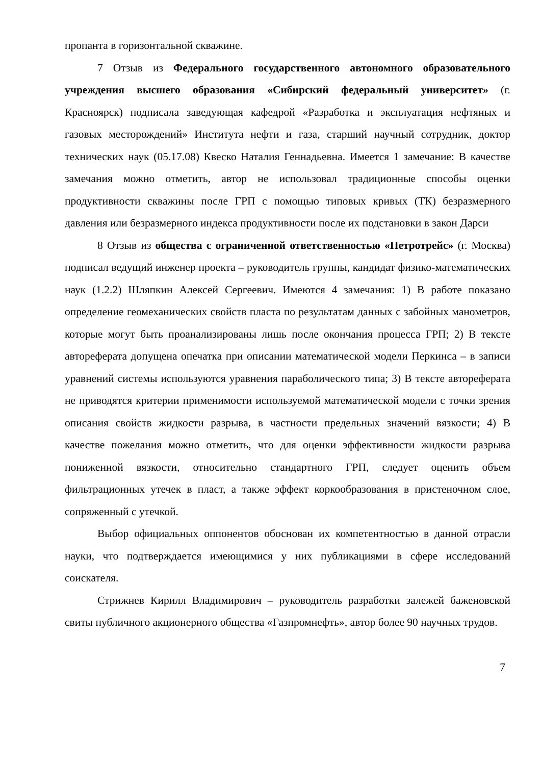пропанта в горизонтальной скважине.
7 Отзыв из Федерального государственного автономного образовательного учреждения высшего образования «Сибирский федеральный университет» (г. Красноярск) подписала заведующая кафедрой «Разработка и эксплуатация нефтяных и газовых месторождений» Института нефти и газа, старший научный сотрудник, доктор технических наук (05.17.08) Квеско Наталия Геннадьевна. Имеется 1 замечание: В качестве замечания можно отметить, автор не использовал традиционные способы оценки продуктивности скважины после ГРП с помощью типовых кривых (ТК) безразмерного давления или безразмерного индекса продуктивности после их подстановки в закон Дарси
8 Отзыв из общества с ограниченной ответственностью «Петротрейс» (г. Москва) подписал ведущий инженер проекта – руководитель группы, кандидат физико-математических наук (1.2.2) Шляпкин Алексей Сергеевич. Имеются 4 замечания: 1) В работе показано определение геомеханических свойств пласта по результатам данных с забойных манометров, которые могут быть проанализированы лишь после окончания процесса ГРП; 2) В тексте автореферата допущена опечатка при описании математической модели Перкинса – в записи уравнений системы используются уравнения параболического типа; 3) В тексте автореферата не приводятся критерии применимости используемой математической модели с точки зрения описания свойств жидкости разрыва, в частности предельных значений вязкости; 4) В качестве пожелания можно отметить, что для оценки эффективности жидкости разрыва пониженной вязкости, относительно стандартного ГРП, следует оценить объем фильтрационных утечек в пласт, а также эффект коркообразования в пристеночном слое, сопряженный с утечкой.
Выбор официальных оппонентов обоснован их компетентностью в данной отрасли науки, что подтверждается имеющимися у них публикациями в сфере исследований соискателя.
Стрижнев Кирилл Владимирович – руководитель разработки залежей баженовской свиты публичного акционерного общества «Газпромнефть», автор более 90 научных трудов.
7